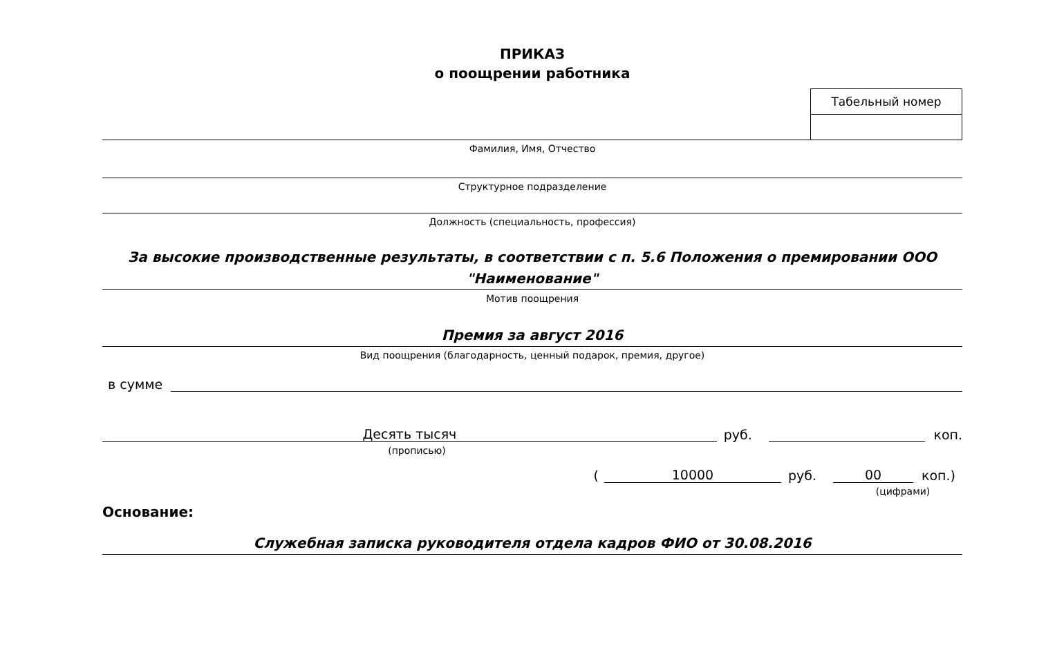ПРИКАЗ
о поощрении работника
| Табельный номер |
Фамилия, Имя, Отчество
Структурное подразделение
Должность (специальность, профессия)
За высокие производственные результаты, в соответствии с п. 5.6 Положения о премировании ООО "Наименование"
Мотив поощрения
Премия за август 2016
Вид поощрения (благодарность, ценный подарок, премия, другое)
в сумме
Десять тысяч
руб.
коп.
(прописью)
(
10000
руб.
00
коп.)
(цифрами)
Основание:
Служебная записка руководителя отдела кадров ФИО от 30.08.2016